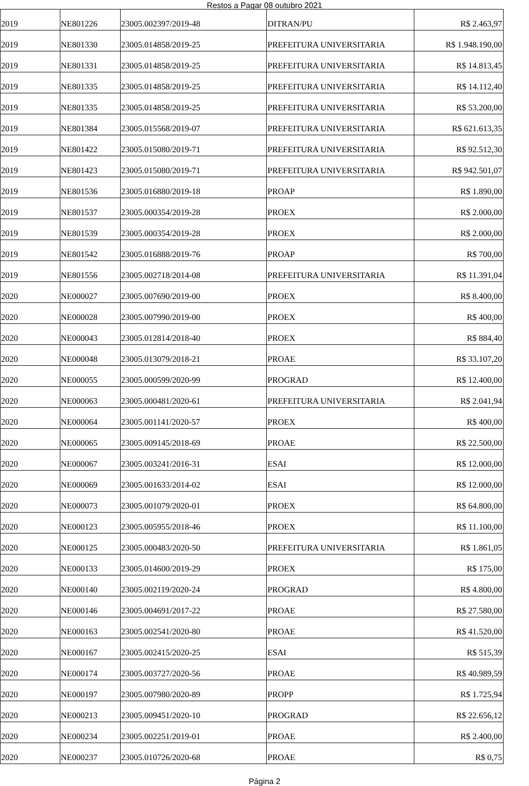Restos a Pagar 08 outubro 2021
| 2019 | NE801226 | 23005.002397/2019-48 | DITRAN/PU | R$ 2.463,97 |
| 2019 | NE801330 | 23005.014858/2019-25 | PREFEITURA UNIVERSITARIA | R$ 1.948.190,00 |
| 2019 | NE801331 | 23005.014858/2019-25 | PREFEITURA UNIVERSITARIA | R$ 14.813,45 |
| 2019 | NE801335 | 23005.014858/2019-25 | PREFEITURA UNIVERSITARIA | R$ 14.112,40 |
| 2019 | NE801335 | 23005.014858/2019-25 | PREFEITURA UNIVERSITARIA | R$ 53.200,00 |
| 2019 | NE801384 | 23005.015568/2019-07 | PREFEITURA UNIVERSITARIA | R$ 621.613,35 |
| 2019 | NE801422 | 23005.015080/2019-71 | PREFEITURA UNIVERSITARIA | R$ 92.512,30 |
| 2019 | NE801423 | 23005.015080/2019-71 | PREFEITURA UNIVERSITARIA | R$ 942.501,07 |
| 2019 | NE801536 | 23005.016880/2019-18 | PROAP | R$ 1.890,00 |
| 2019 | NE801537 | 23005.000354/2019-28 | PROEX | R$ 2.000,00 |
| 2019 | NE801539 | 23005.000354/2019-28 | PROEX | R$ 2.000,00 |
| 2019 | NE801542 | 23005.016888/2019-76 | PROAP | R$ 700,00 |
| 2019 | NE801556 | 23005.002718/2014-08 | PREFEITURA UNIVERSITARIA | R$ 11.391,04 |
| 2020 | NE000027 | 23005.007690/2019-00 | PROEX | R$ 8.400,00 |
| 2020 | NE000028 | 23005.007990/2019-00 | PROEX | R$ 400,00 |
| 2020 | NE000043 | 23005.012814/2018-40 | PROEX | R$ 884,40 |
| 2020 | NE000048 | 23005.013079/2018-21 | PROAE | R$ 33.107,20 |
| 2020 | NE000055 | 23005.000599/2020-99 | PROGRAD | R$ 12.400,00 |
| 2020 | NE000063 | 23005.000481/2020-61 | PREFEITURA UNIVERSITARIA | R$ 2.041,94 |
| 2020 | NE000064 | 23005.001141/2020-57 | PROEX | R$ 400,00 |
| 2020 | NE000065 | 23005.009145/2018-69 | PROAE | R$ 22.500,00 |
| 2020 | NE000067 | 23005.003241/2016-31 | ESAI | R$ 12.000,00 |
| 2020 | NE000069 | 23005.001633/2014-02 | ESAI | R$ 12.000,00 |
| 2020 | NE000073 | 23005.001079/2020-01 | PROEX | R$ 64.800,00 |
| 2020 | NE000123 | 23005.005955/2018-46 | PROEX | R$ 11.100,00 |
| 2020 | NE000125 | 23005.000483/2020-50 | PREFEITURA UNIVERSITARIA | R$ 1.861,05 |
| 2020 | NE000133 | 23005.014600/2019-29 | PROEX | R$ 175,00 |
| 2020 | NE000140 | 23005.002119/2020-24 | PROGRAD | R$ 4.800,00 |
| 2020 | NE000146 | 23005.004691/2017-22 | PROAE | R$ 27.580,00 |
| 2020 | NE000163 | 23005.002541/2020-80 | PROAE | R$ 41.520,00 |
| 2020 | NE000167 | 23005.002415/2020-25 | ESAI | R$ 515,39 |
| 2020 | NE000174 | 23005.003727/2020-56 | PROAE | R$ 40.989,59 |
| 2020 | NE000197 | 23005.007980/2020-89 | PROPP | R$ 1.725,94 |
| 2020 | NE000213 | 23005.009451/2020-10 | PROGRAD | R$ 22.656,12 |
| 2020 | NE000234 | 23005.002251/2019-01 | PROAE | R$ 2.400,00 |
| 2020 | NE000237 | 23005.010726/2020-68 | PROAE | R$ 0,75 |
Página 2